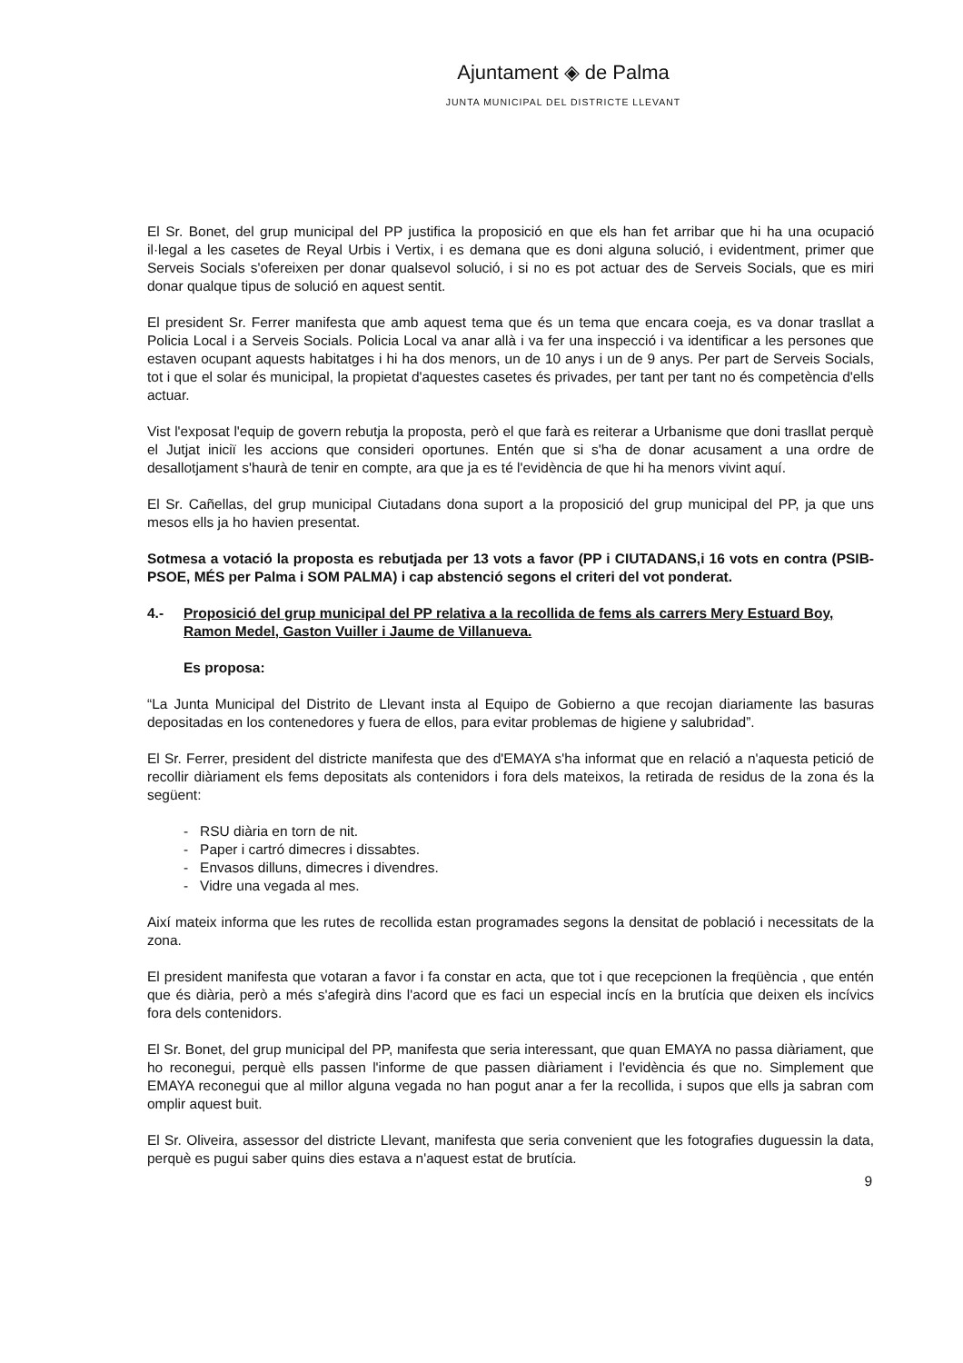Ajuntament ◈ de Palma
JUNTA MUNICIPAL DEL DISTRICTE LLEVANT
El Sr. Bonet, del grup municipal del PP justifica la proposició en que els han fet arribar que hi ha una ocupació il·legal a les casetes de Reyal Urbis i Vertix, i es demana que es doni alguna solució, i evidentment, primer que Serveis Socials s'ofereixen per donar qualsevol solució, i si no es pot actuar des de Serveis Socials, que es miri donar qualque tipus de solució en aquest sentit.
El president Sr. Ferrer manifesta que amb aquest tema que és un tema que encara coeja, es va donar trasllat a Policia Local i a Serveis Socials. Policia Local va anar allà i va fer una inspecció i va identificar a les persones que estaven ocupant aquests habitatges i hi ha dos menors, un de 10 anys i un de 9 anys. Per part de Serveis Socials, tot i que el solar és municipal, la propietat d'aquestes casetes és privades, per tant per tant no és competència d'ells actuar.
Vist l'exposat l'equip de govern rebutja la proposta, però el que farà es reiterar a Urbanisme que doni trasllat perquè el Jutjat iniciï les accions que consideri oportunes. Entén que si s'ha de donar acusament a una ordre de desallotjament s'haurà de tenir en compte, ara que ja es té l'evidència de que hi ha menors vivint aquí.
El Sr. Cañellas, del grup municipal Ciutadans dona suport a la proposició del grup municipal del PP, ja que uns mesos ells ja ho havien presentat.
Sotmesa a votació la proposta es rebutjada per 13 vots a favor (PP i CIUTADANS,i 16 vots en contra (PSIB-PSOE, MÉS per Palma i SOM PALMA) i cap abstenció segons el criteri del vot ponderat.
4.- Proposició del grup municipal del PP relativa a la recollida de fems als carrers Mery Estuard Boy, Ramon Medel, Gaston Vuiller i Jaume de Villanueva.
Es proposa:
“La Junta Municipal del Distrito de Llevant insta al Equipo de Gobierno a que recojan diariamente las basuras depositadas en los contenedores y fuera de ellos, para evitar problemas de higiene y salubridad”.
El Sr. Ferrer, president del districte manifesta que des d'EMAYA s'ha informat que en relació a n'aquesta petició de recollir diàriament els fems depositats als contenidors i fora dels mateixos, la retirada de residus de la zona és la següent:
- RSU diària en torn de nit.
- Paper i cartró dimecres i dissabtes.
- Envasos dilluns, dimecres i divendres.
- Vidre una vegada al mes.
Així mateix informa que les rutes de recollida estan programades segons la densitat de població i necessitats de la zona.
El president manifesta que votaran a favor i fa constar en acta, que tot i que recepcionen la freqüència , que entén que és diària, però a més s'afegirà dins l'acord que es faci un especial incís en la brutícia que deixen els incívics fora dels contenidors.
El Sr. Bonet, del grup municipal del PP, manifesta que seria interessant, que quan EMAYA no passa diàriament, que ho reconegui, perquè ells passen l'informe de que passen diàriament i l'evidència és que no. Simplement que EMAYA reconegui que al millor alguna vegada no han pogut anar a fer la recollida, i supos que ells ja sabran com omplir aquest buit.
El Sr. Oliveira, assessor del districte Llevant, manifesta que seria convenient que les fotografies duguessin la data, perquè es pugui saber quins dies estava a n'aquest estat de brutícia.
9